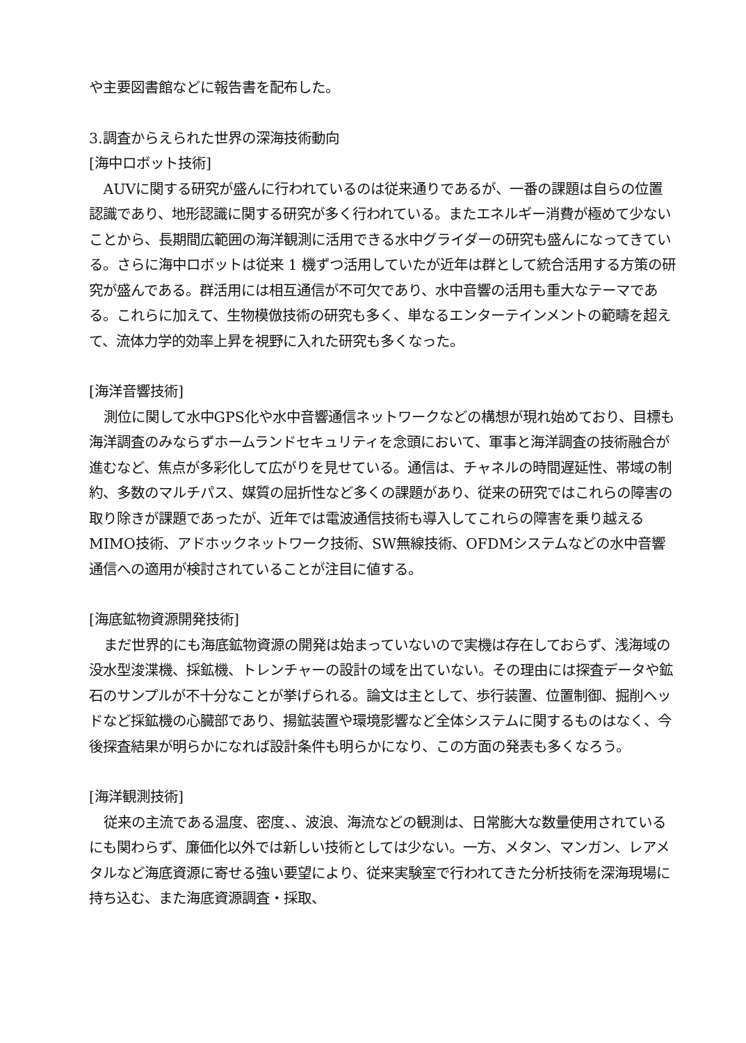や主要図書館などに報告書を配布した。
3.調査からえられた世界の深海技術動向
[海中ロボット技術]
AUVに関する研究が盛んに行われているのは従来通りであるが、一番の課題は自らの位置認識であり、地形認識に関する研究が多く行われている。またエネルギー消費が極めて少ないことから、長期間広範囲の海洋観測に活用できる水中グライダーの研究も盛んになってきている。さらに海中ロボットは従来 1 機ずつ活用していたが近年は群として統合活用する方策の研究が盛んである。群活用には相互通信が不可欠であり、水中音響の活用も重大なテーマである。これらに加えて、生物模倣技術の研究も多く、単なるエンターテインメントの範疇を超えて、流体力学的効率上昇を視野に入れた研究も多くなった。
[海洋音響技術]
測位に関して水中GPS化や水中音響通信ネットワークなどの構想が現れ始めており、目標も海洋調査のみならずホームランドセキュリティを念頭において、軍事と海洋調査の技術融合が進むなど、焦点が多彩化して広がりを見せている。通信は、チャネルの時間遅延性、帯域の制約、多数のマルチパス、媒質の屈折性など多くの課題があり、従来の研究ではこれらの障害の取り除きが課題であったが、近年では電波通信技術も導入してこれらの障害を乗り越えるMIMO技術、アドホックネットワーク技術、SW無線技術、OFDMシステムなどの水中音響通信への適用が検討されていることが注目に値する。
[海底鉱物資源開発技術]
まだ世界的にも海底鉱物資源の開発は始まっていないので実機は存在しておらず、浅海域の没水型浚渫機、採鉱機、トレンチャーの設計の域を出ていない。その理由には探査データや鉱石のサンプルが不十分なことが挙げられる。論文は主として、歩行装置、位置制御、掘削ヘッドなど採鉱機の心臓部であり、揚鉱装置や環境影響など全体システムに関するものはなく、今後探査結果が明らかになれば設計条件も明らかになり、この方面の発表も多くなろう。
[海洋観測技術]
従来の主流である温度、密度、、波浪、海流などの観測は、日常膨大な数量使用されているにも関わらず、廉価化以外では新しい技術としては少ない。一方、メタン、マンガン、レアメタルなど海底資源に寄せる強い要望により、従来実験室で行われてきた分析技術を深海現場に持ち込む、また海底資源調査・採取、